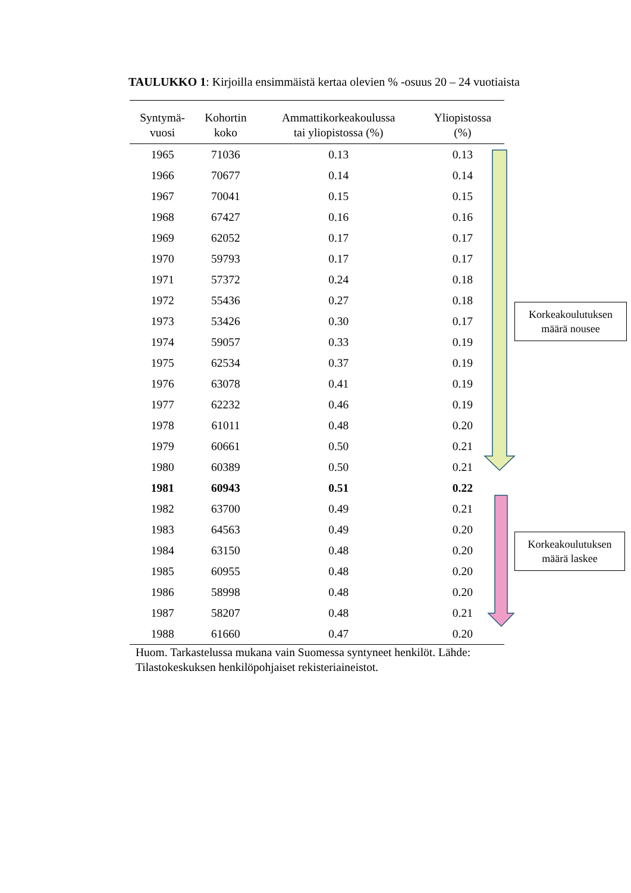TAULUKKO 1: Kirjoilla ensimmäistä kertaa olevien % -osuus 20 – 24 vuotiaista
| Syntymä- vuosi | Kohortin koko | Ammattikorkeakoulussa tai yliopistossa (%) | Yliopistossa (%) |
| --- | --- | --- | --- |
| 1965 | 71036 | 0.13 | 0.13 |
| 1966 | 70677 | 0.14 | 0.14 |
| 1967 | 70041 | 0.15 | 0.15 |
| 1968 | 67427 | 0.16 | 0.16 |
| 1969 | 62052 | 0.17 | 0.17 |
| 1970 | 59793 | 0.17 | 0.17 |
| 1971 | 57372 | 0.24 | 0.18 |
| 1972 | 55436 | 0.27 | 0.18 |
| 1973 | 53426 | 0.30 | 0.17 |
| 1974 | 59057 | 0.33 | 0.19 |
| 1975 | 62534 | 0.37 | 0.19 |
| 1976 | 63078 | 0.41 | 0.19 |
| 1977 | 62232 | 0.46 | 0.19 |
| 1978 | 61011 | 0.48 | 0.20 |
| 1979 | 60661 | 0.50 | 0.21 |
| 1980 | 60389 | 0.50 | 0.21 |
| 1981 | 60943 | 0.51 | 0.22 |
| 1982 | 63700 | 0.49 | 0.21 |
| 1983 | 64563 | 0.49 | 0.20 |
| 1984 | 63150 | 0.48 | 0.20 |
| 1985 | 60955 | 0.48 | 0.20 |
| 1986 | 58998 | 0.48 | 0.20 |
| 1987 | 58207 | 0.48 | 0.21 |
| 1988 | 61660 | 0.47 | 0.20 |
Huom. Tarkastelussa mukana vain Suomessa syntyneet henkilöt. Lähde: Tilastokeskuksen henkilöpohjaiset rekisteriaineistot.
Korkeakoulutuksen
määrä nousee
Korkeakoulutuksen
määrä laskee